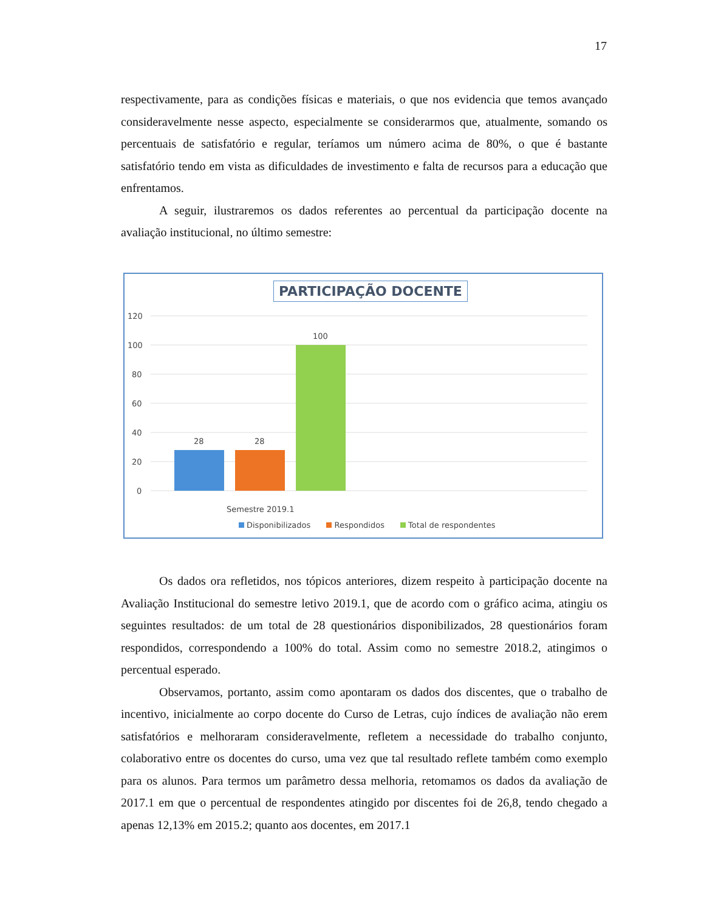17
respectivamente, para as condições físicas e materiais, o que nos evidencia que temos avançado consideravelmente nesse aspecto, especialmente se considerarmos que, atualmente, somando os percentuais de satisfatório e regular, teríamos um número acima de 80%, o que é bastante satisfatório tendo em vista as dificuldades de investimento e falta de recursos para a educação que enfrentamos.
A seguir, ilustraremos os dados referentes ao percentual da participação docente na avaliação institucional, no último semestre:
PARTICIPAÇÃO DOCENTE
120
100
80
60
40
20
0
28
28
100
Semestre 2019.1
Disponibilizados Respondidos Total de respondentes
Os dados ora refletidos, nos tópicos anteriores, dizem respeito à participação docente na Avaliação Institucional do semestre letivo 2019.1, que de acordo com o gráfico acima, atingiu os seguintes resultados: de um total de 28 questionários disponibilizados, 28 questionários foram respondidos, correspondendo a 100% do total. Assim como no semestre 2018.2, atingimos o percentual esperado.
Observamos, portanto, assim como apontaram os dados dos discentes, que o trabalho de incentivo, inicialmente ao corpo docente do Curso de Letras, cujo índices de avaliação não erem satisfatórios e melhoraram consideravelmente, refletem a necessidade do trabalho conjunto, colaborativo entre os docentes do curso, uma vez que tal resultado reflete também como exemplo para os alunos. Para termos um parâmetro dessa melhoria, retomamos os dados da avaliação de 2017.1 em que o percentual de respondentes atingido por discentes foi de 26,8, tendo chegado a apenas 12,13% em 2015.2; quanto aos docentes, em 2017.1